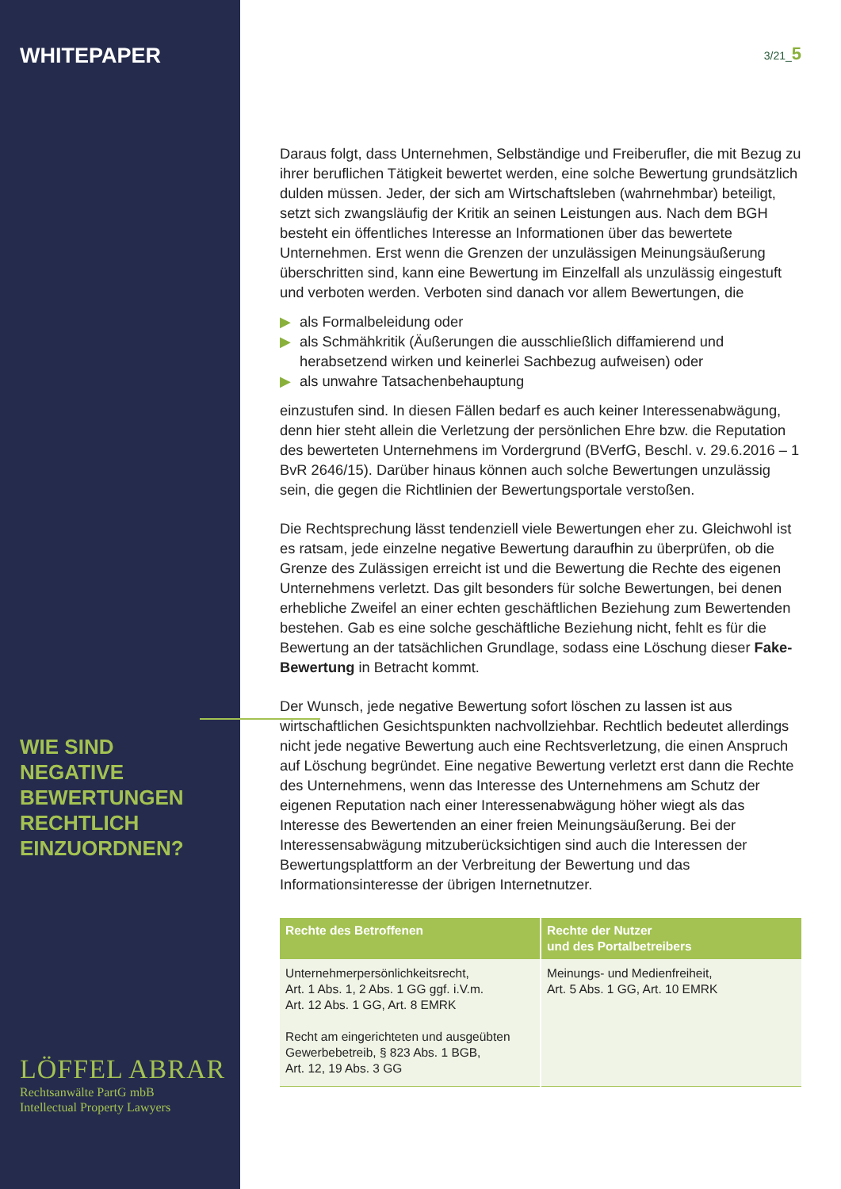WHITEPAPER
WIE SIND
NEGATIVE
BEWERTUNGEN
RECHTLICH
EINZUORDNEN?
3/21_5
Daraus folgt, dass Unternehmen, Selbständige und Freiberufler, die mit Bezug zu ihrer beruflichen Tätigkeit bewertet werden, eine solche Bewertung grundsätzlich dulden müssen. Jeder, der sich am Wirtschafts­leben (wahrnehmbar) beteiligt, setzt sich zwangsläufig der Kritik an seinen Leistungen aus. Nach dem BGH besteht ein öffentliches Interesse an Informationen über das bewertete Unternehmen. Erst wenn die Grenzen der unzulässigen Meinungsäußerung überschritten sind, kann eine Bewertung im Einzelfall als unzulässig eingestuft und verboten werden. Verboten sind danach vor allem Bewertungen, die
▶ als Formalbeleidung oder
▶ als Schmähkritik (Äußerungen die ausschließlich diffamierend und herabsetzend wirken und keinerlei Sachbezug aufweisen) oder
▶ als unwahre Tatsachenbehauptung
einzustufen sind. In diesen Fällen bedarf es auch keiner Interessen­abwägung, denn hier steht allein die Verletzung der persönlichen Ehre bzw. die Reputation des bewerteten Unternehmens im Vordergrund (BVerfG, Beschl. v. 29.6.2016 – 1 BvR 2646/15). Darüber hinaus können auch solche Bewertungen unzulässig sein, die gegen die Richtlinien der Bewertungsportale verstoßen.
Die Rechtsprechung lässt tendenziell viele Bewertungen eher zu. Gleichwohl ist es ratsam, jede einzelne negative Bewertung daraufhin zu überprüfen, ob die Grenze des Zulässigen erreicht ist und die Bewertung die Rechte des eigenen Unternehmens verletzt. Das gilt besonders für solche Bewertungen, bei denen erhebliche Zweifel an einer echten geschäftlichen Beziehung zum Bewertenden bestehen. Gab es eine solche geschäftliche Beziehung nicht, fehlt es für die Bewertung an der tatsächlichen Grundlage, sodass eine Löschung dieser Fake-Bewertung in Betracht kommt.
Der Wunsch, jede negative Bewertung sofort löschen zu lassen ist aus wirtschaftlichen Gesichtspunkten nachvollziehbar. Rechtlich bedeutet aller­dings nicht jede negative Bewertung auch eine Rechtsverletzung, die einen Anspruch auf Löschung begründet. Eine negative Bewertung verletzt erst dann die Rechte des Unternehmens, wenn das Interesse des Unterneh­mens am Schutz der eigenen Reputation nach einer Interessenabwägung höher wiegt als das Interesse des Bewertenden an einer freien Meinungs­äußerung. Bei der Interessensabwägung mitzuberücksichtigen sind auch die Interessen der Bewertungsplattform an der Verbreitung der Bewertung und das Informationsinteresse der übrigen Internetnutzer.
| Rechte des Betroffenen | Rechte der Nutzer und des Portalbetreibers |
| --- | --- |
| Unternehmerpersönlichkeitsrecht, Art. 1 Abs. 1, 2 Abs. 1 GG ggf. i.V.m. Art. 12 Abs. 1 GG, Art. 8 EMRK Recht am eingerichteten und ausgeübten Gewerbebetreib, § 823 Abs. 1 BGB, Art. 12, 19 Abs. 3 GG | Meinungs- und Medienfreiheit, Art. 5 Abs. 1 GG, Art. 10 EMRK |
LÖFFEL ABRAR
Rechtsanwälte PartG mbB
Intellectual Property Lawyers